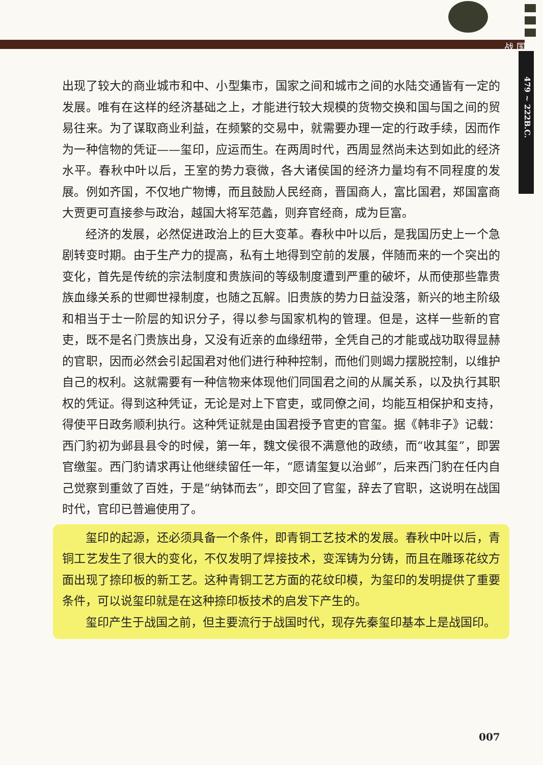战 国
479 ~ 222B.C.
出现了较大的商业城市和中、小型集市，国家之间和城市之间的水陆交通皆有一定的发展。唯有在这样的经济基础之上，才能进行较大规模的货物交换和国与国之间的贸易往来。为了谋取商业利益，在频繁的交易中，就需要办理一定的行政手续，因而作为一种信物的凭证——玺印，应运而生。在两周时代，西周显然尚未达到如此的经济水平。春秋中叶以后，王室的势力衰微，各大诸侯国的经济力量均有不同程度的发展。例如齐国，不仅地广物博，而且鼓励人民经商，晋国商人，富比国君，郑国富商大贾更可直接参与政治，越国大将军范蠡，则弃官经商，成为巨富。
经济的发展，必然促进政治上的巨大变革。春秋中叶以后，是我国历史上一个急剧转变时期。由于生产力的提高，私有土地得到空前的发展，伴随而来的一个突出的变化，首先是传统的宗法制度和贵族间的等级制度遭到严重的破坏，从而使那些靠贵族血缘关系的世卿世禄制度，也随之瓦解。旧贵族的势力日益没落，新兴的地主阶级和相当于士一阶层的知识分子，得以参与国家机构的管理。但是，这样一些新的官吏，既不是名门贵族出身，又没有近亲的血缘纽带，全凭自己的才能或战功取得显赫的官职，因而必然会引起国君对他们进行种种控制，而他们则竭力摆脱控制，以维护自己的权利。这就需要有一种信物来体现他们同国君之间的从属关系，以及执行其职权的凭证。得到这种凭证，无论是对上下官吏，或同僚之间，均能互相保护和支持，得使平日政务顺利执行。这种凭证就是由国君授予官吏的官玺。据《韩非子》记载：西门豹初为邺县县令的时候，第一年，魏文侯很不满意他的政绩，而“收其玺”，即罢官缴玺。西门豹请求再让他继续留任一年，“愿请玺复以治邺”，后来西门豹在任内自己觉察到重敛了百姓，于是“纳钵而去”，即交回了官玺，辞去了官职，这说明在战国时代，官印已普遍使用了。
玺印的起源，还必须具备一个条件，即青铜工艺技术的发展。春秋中叶以后，青铜工艺发生了很大的变化，不仅发明了焊接技术，变浑铸为分铸，而且在雕琢花纹方面出现了捺印板的新工艺。这种青铜工艺方面的花纹印模，为玺印的发明提供了重要条件，可以说玺印就是在这种捺印板技术的启发下产生的。
玺印产生于战国之前，但主要流行于战国时代，现存先秦玺印基本上是战国印。
007